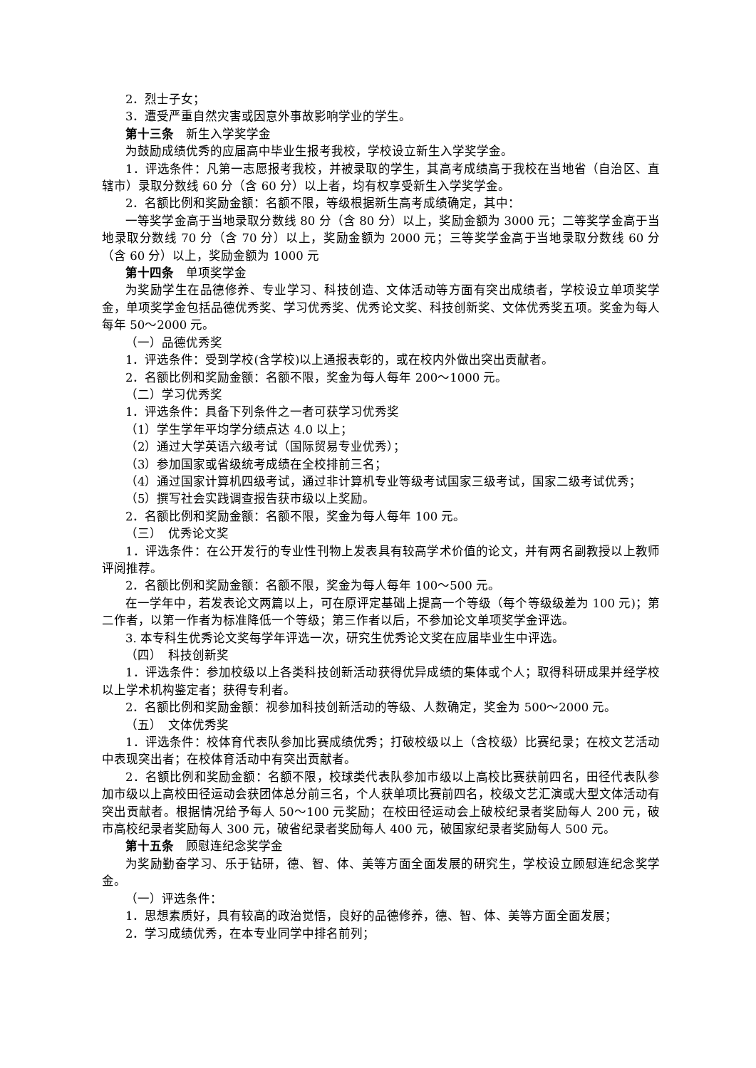2．烈士子女；
3．遭受严重自然灾害或因意外事故影响学业的学生。
第十三条　新生入学奖学金
为鼓励成绩优秀的应届高中毕业生报考我校，学校设立新生入学奖学金。
1．评选条件：凡第一志愿报考我校，并被录取的学生，其高考成绩高于我校在当地省（自治区、直辖市）录取分数线 60 分（含 60 分）以上者，均有权享受新生入学奖学金。
2．名额比例和奖励金额：名额不限，等级根据新生高考成绩确定，其中：
一等奖学金高于当地录取分数线 80 分（含 80 分）以上，奖励金额为 3000 元；二等奖学金高于当地录取分数线 70 分（含 70 分）以上，奖励金额为 2000 元；三等奖学金高于当地录取分数线 60 分（含 60 分）以上，奖励金额为 1000 元
第十四条　单项奖学金
为奖励学生在品德修养、专业学习、科技创造、文体活动等方面有突出成绩者，学校设立单项奖学金，单项奖学金包括品德优秀奖、学习优秀奖、优秀论文奖、科技创新奖、文体优秀奖五项。奖金为每人每年 50～2000 元。
（一）品德优秀奖
1．评选条件：受到学校(含学校)以上通报表彰的，或在校内外做出突出贡献者。
2．名额比例和奖励金额：名额不限，奖金为每人每年 200～1000 元。
（二）学习优秀奖
1．评选条件：具备下列条件之一者可获学习优秀奖
（1）学生学年平均学分绩点达 4.0 以上；
（2）通过大学英语六级考试（国际贸易专业优秀）；
（3）参加国家或省级统考成绩在全校排前三名；
（4）通过国家计算机四级考试，通过非计算机专业等级考试国家三级考试，国家二级考试优秀；
（5）撰写社会实践调查报告获市级以上奖励。
2．名额比例和奖励金额：名额不限，奖金为每人每年 100 元。
（三）　优秀论文奖
1．评选条件：在公开发行的专业性刊物上发表具有较高学术价值的论文，并有两名副教授以上教师评阅推荐。
2．名额比例和奖励金额：名额不限，奖金为每人每年 100～500 元。
在一学年中，若发表论文两篇以上，可在原评定基础上提高一个等级（每个等级级差为 100 元)；第二作者，以第一作者为标准降低一个等级；第三作者以后，不参加论文单项奖学金评选。
3. 本专科生优秀论文奖每学年评选一次，研究生优秀论文奖在应届毕业生中评选。
（四）　科技创新奖
1．评选条件：参加校级以上各类科技创新活动获得优异成绩的集体或个人；取得科研成果并经学校以上学术机构鉴定者；获得专利者。
2．名额比例和奖励金额：视参加科技创新活动的等级、人数确定，奖金为 500～2000 元。
（五）　文体优秀奖
1．评选条件：校体育代表队参加比赛成绩优秀；打破校级以上（含校级）比赛纪录；在校文艺活动中表现突出者；在校体育活动中有突出贡献者。
2．名额比例和奖励金额：名额不限，校球类代表队参加市级以上高校比赛获前四名，田径代表队参加市级以上高校田径运动会获团体总分前三名，个人获单项比赛前四名，校级文艺汇演或大型文体活动有突出贡献者。根据情况给予每人 50～100 元奖励；在校田径运动会上破校纪录者奖励每人 200 元，破市高校纪录者奖励每人 300 元，破省纪录者奖励每人 400 元，破国家纪录者奖励每人 500 元。
第十五条　顾慰连纪念奖学金
为奖励勤奋学习、乐于钻研，德、智、体、美等方面全面发展的研究生，学校设立顾慰连纪念奖学金。
（一）评选条件：
1．思想素质好，具有较高的政治觉悟，良好的品德修养，德、智、体、美等方面全面发展；
2．学习成绩优秀，在本专业同学中排名前列；